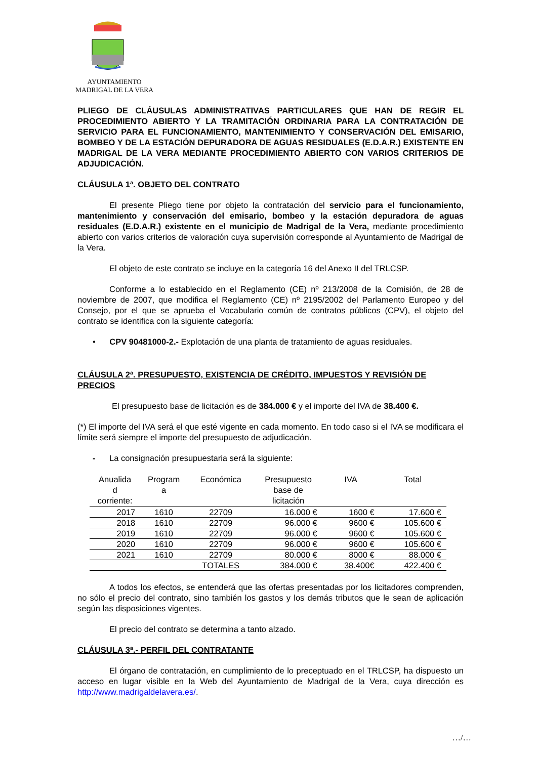AYUNTAMIENTO
MADRIGAL DE LA VERA
PLIEGO DE CLÁUSULAS ADMINISTRATIVAS PARTICULARES QUE HAN DE REGIR EL PROCEDIMIENTO ABIERTO Y LA TRAMITACIÓN ORDINARIA PARA LA CONTRATACIÓN DE SERVICIO PARA EL FUNCIONAMIENTO, MANTENIMIENTO Y CONSERVACIÓN DEL EMISARIO, BOMBEO Y DE LA ESTACIÓN DEPURADORA DE AGUAS RESIDUALES (E.D.A.R.) EXISTENTE EN MADRIGAL DE LA VERA MEDIANTE PROCEDIMIENTO ABIERTO CON VARIOS CRITERIOS DE ADJUDICACIÓN.
CLÁUSULA 1ª. OBJETO DEL CONTRATO
El presente Pliego tiene por objeto la contratación del servicio para el funcionamiento, mantenimiento y conservación del emisario, bombeo y la estación depuradora de aguas residuales (E.D.A.R.) existente en el municipio de Madrigal de la Vera, mediante procedimiento abierto con varios criterios de valoración cuya supervisión corresponde al Ayuntamiento de Madrigal de la Vera.
El objeto de este contrato se incluye en la categoría 16 del Anexo II del TRLCSP.
Conforme a lo establecido en el Reglamento (CE) nº 213/2008 de la Comisión, de 28 de noviembre de 2007, que modifica el Reglamento (CE) nº 2195/2002 del Parlamento Europeo y del Consejo, por el que se aprueba el Vocabulario común de contratos públicos (CPV), el objeto del contrato se identifica con la siguiente categoría:
• CPV 90481000-2.- Explotación de una planta de tratamiento de aguas residuales.
CLÁUSULA 2ª. PRESUPUESTO, EXISTENCIA DE CRÉDITO, IMPUESTOS Y REVISIÓN DE PRECIOS
El presupuesto base de licitación es de 384.000 € y el importe del IVA de 38.400 €.
(*) El importe del IVA será el que esté vigente en cada momento. En todo caso si el IVA se modificara el límite será siempre el importe del presupuesto de adjudicación.
- La consignación presupuestaria será la siguiente:
| Anualida d corriente: | Program a | Económica | Presupuesto base de licitación | IVA | Total |
| --- | --- | --- | --- | --- | --- |
| 2017 | 1610 | 22709 | 16.000 € | 1600 € | 17.600 € |
| 2018 | 1610 | 22709 | 96.000 € | 9600 € | 105.600 € |
| 2019 | 1610 | 22709 | 96.000 € | 9600 € | 105.600 € |
| 2020 | 1610 | 22709 | 96.000 € | 9600 € | 105.600 € |
| 2021 | 1610 | 22709 | 80.000 € | 8000 € | 88.000 € |
| | | TOTALES | 384.000 € | 38.400€ | 422.400 € |
A todos los efectos, se entenderá que las ofertas presentadas por los licitadores comprenden, no sólo el precio del contrato, sino también los gastos y los demás tributos que le sean de aplicación según las disposiciones vigentes.
El precio del contrato se determina a tanto alzado.
CLÁUSULA 3ª.- PERFIL DEL CONTRATANTE
El órgano de contratación, en cumplimiento de lo preceptuado en el TRLCSP, ha dispuesto un acceso en lugar visible en la Web del Ayuntamiento de Madrigal de la Vera, cuya dirección es http://www.madrigaldelavera.es/.
…/…